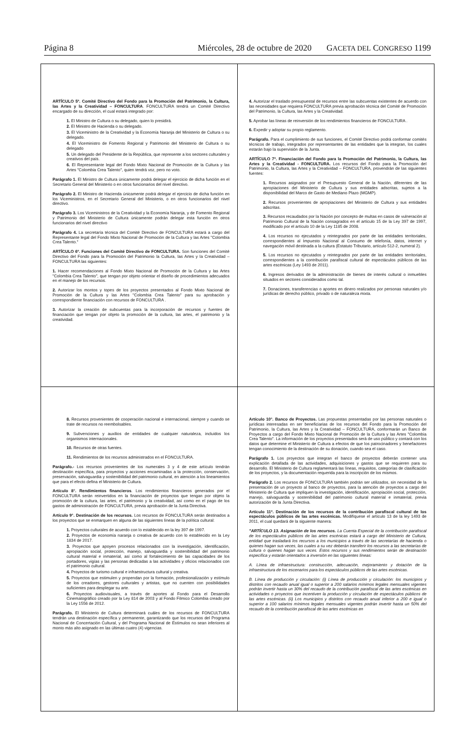Página 8 Miércoles, 28 de octubre de 2020 GACETA DEL CONGRESO 1199
ARTÍCULO 5º. Comité Directivo del Fondo para la Promoción del Patrimonio, la Cultura, las Artes y la Creatividad – FONCULTURA. FONCULTURA tendrá un Comité Directivo encargado de su dirección, el cual estará integrado por:
1. El Ministro de Cultura o su delegado, quien lo presidirá.
2. El Ministro de Hacienda o su delegado.
3. El Viceministro de la Creatividad y la Economía Naranja del Ministerio de Cultura o su delegado.
4. El Viceministro de Fomento Regional y Patrimonio del Ministerio de Cultura o su delegado
5. Un delegado del Presidente de la República, que represente a los sectores culturales y creativos del país.
6. El Representante legal del Fondo Mixto Nacional de Promoción de la Cultura y las Artes "Colombia Crea Talento", quien tendrá voz, pero no voto.
Parágrafo 1. El Ministro de Cultura únicamente podrá delegar el ejercicio de dicha función en el Secretario General del Ministerio o en otros funcionarios del nivel directivo.
Parágrafo 2. El Ministro de Hacienda únicamente podrá delegar el ejercicio de dicha función en los Viceministros, en el Secretario General del Ministerio, o en otros funcionarios del nivel directivo.
Parágrafo 3. Los Viceministros de la Creatividad y la Economía Naranja, y de Fomento Regional y Patrimonio del Ministerio de Cultura únicamente podrán delegar esta función en otros funcionarios del nivel directivo
Parágrafo 4. La secretaría técnica del Comité Directivo de FONCULTURA estará a cargo del Representante legal del Fondo Mixto Nacional de Promoción de la Cultura y las Artes "Colombia Crea Talento."
ARTÍCULO 6º. Funciones del Comité Directivo de FONCULTURA. Son funciones del Comité Directivo del Fondo para la Promoción del Patrimonio la Cultura, las Artes y la Creatividad – FONCULTURA las siguientes:
1. Hacer recomendaciones al Fondo Mixto Nacional de Promoción de la Cultura y las Artes "Colombia Crea Talento", que tengan por objeto orientar el diseño de procedimientos adecuados en el manejo de los recursos.
2. Autorizar los montos y topes de los proyectos presentados al Fondo Mixto Nacional de Promoción de la Cultura y las Artes "Colombia Crea Talento" para su aprobación y correspondiente financiación con recursos de FONCULTURA .
3. Autorizar la creación de subcuentas para la incorporación de recursos y fuentes de financiación que tengan por objeto la promoción de la cultura, las artes, el patrimonio y la creatividad.
4. Autorizar el traslado presupuestal de recursos entre las subcuentas existentes de acuerdo con las necesidades que requiera FONCULTURA previa aprobación técnica del Comité de Promoción del Patrimonio, la Cultura, las Artes y la Creatividad.
5. Aprobar las líneas de reinversión de los rendimientos financieros de FONCULTURA .
6. Expedir y adoptar su propio reglamento.
Parágrafo. Para el cumplimiento de sus funciones, el Comité Directivo podrá conformar comités técnicos de trabajo, integrados por representantes de las entidades que la integran, los cuales estarán bajo la supervisión de la Junta.
ARTÍCULO 7º. Financiación del Fondo para la Promoción del Patrimonio, la Cultura, las Artes y la Creatividad - FONCULTURA. Los recursos del Fondo para la Promoción del Patrimonio, la Cultura, las Artes y la Creatividad – FONCULTURA, provendrán de las siguientes fuentes:
1. Recursos asignados por el Presupuesto General de la Nación, diferentes de las apropiaciones del Ministerio de Cultura y sus entidades adscritas, sujetos a la disponibilidad del Marco de Gasto de Mediano Plazo (MGMP).
2. Recursos provenientes de apropiaciones del Ministerio de Cultura y sus entidades adscritas.
3. Recursos recaudados por la Nación por concepto de multas en casos de vulneración al Patrimonio Cultural de la Nación consagrados en el artículo 15 de la Ley 397 de 1997, modificado por el artículo 10 de la Ley 1185 de 2008.
4. Los recursos no ejecutados y reintegrados por parte de las entidades territoriales, correspondientes al Impuesto Nacional al Consumo de telefonía, datos, internet y navegación móvil destinada a la cultura (Estatuto Tributario, artículo 512-2, numeral 2).
5. Los recursos no ejecutados y reintegrados por parte de las entidades territoriales, correspondientes a la contribución parafiscal cultural de espectáculos públicos de las artes escénicas (Ley 1493 de 2011).
6. Ingresos derivados de la administración de bienes de interés cultural o inmuebles situados en sectores considerados como tal.
7. Donaciones, transferencias o aportes en dinero realizados por personas naturales y/o jurídicas de derecho público, privado o de naturaleza mixta.
8. Recursos provenientes de cooperación nacional e internacional, siempre y cuando se trate de recursos no reembolsables.
9. Subvenciones y auxilios de entidades de cualquier naturaleza, incluidos los organismos internacionales.
10. Recursos de otras fuentes.
11. Rendimientos de los recursos administrados en el FONCULTURA.
Parágrafo.- Los recursos provenientes de los numerales 3 y 4 de este artículo tendrán destinación específica, para proyectos y acciones encaminadas a la protección, conservación, preservación, salvaguardia y sostenibilidad del patrimonio cultural, en atención a los lineamientos que para el efecto defina el Ministerio de Cultura.
Artículo 8°. Rendimientos financieros. Los rendimientos financieros generados por el FONCULTURA serán reinvertidos en la financiación de proyectos que tengan por objeto la promoción de la cultura, las artes, el patrimonio y la creatividad, así como en el pago de los gastos de administración de FONCULTURA, previa aprobación de la Junta Directiva.
Artículo 9°. Destinación de los recursos. Los recursos de FONCULTURA serán destinados a los proyectos que se enmarquen en alguna de las siguientes líneas de la política cultural:
1. Proyectos culturales de acuerdo con lo establecido en la ley 397 de 1997.
2. Proyectos de economía naranja o creativa de acuerdo con lo establecido en la Ley 1834 de 2017.
3. Proyectos que apoyen procesos relacionados con la investigación, identificación, apropiación social, protección, manejo, salvaguardia y sostenibilidad del patrimonio cultural material e inmaterial, así como al fortalecimiento de las capacidades de los portadores, vigías y las personas dedicadas a las actividades y oficios relacionados con el patrimonio cultural.
4. Proyectos de turismo cultural e infraestructura cultural y creativa.
5. Proyectos que estimulen y propendan por la formación, profesionalización y estímulo de los creadores, gestores culturales y artistas, que no cuenten con posibilidades suficientes para desplegar su arte.
6. Proyectos audiovisuales, a través de aportes al Fondo para el Desarrollo Cinematográfico creado por la Ley 814 de 2003 y al Fondo Fílmico Colombia creado por la Ley 1556 de 2012.
Parágrafo. El Ministerio de Cultura determinará cuáles de los recursos de FONCULTURA tendrán una destinación específica y permanente, garantizando que los recursos del Programa Nacional de Concertación Cultural, y del Programa Nacional de Estímulos no sean inferiores al monto más alto asignado en las últimas cuatro (4) vigencias.
Artículo 10°. Banco de Proyectos. Las propuestas presentadas por las personas naturales o jurídicas interesadas en ser beneficiarias de los recursos del Fondo para la Promoción del Patrimonio, la Cultura, las Artes y la Creatividad – FONCULTURA, conformarán un Banco de Proyectos a cargo del Fondo Mixto Nacional de Promoción de la Cultura y las Artes "Colombia Crea Talento". La información de los proyectos presentados será de uso público y contará con los datos que determine el Ministerio de Cultura a efectos de que los patrocinadores y benefactores tengan conocimiento de la destinación de su donación, cuando sea el caso.
Parágrafo 1. Los proyectos que integran el banco de proyectos deberán contener una explicación detallada de las actividades, adquisiciones y gastos que se requieren para su desarrollo. El Ministerio de Cultura reglamentará las líneas, requisitos, categorías de clasificación de los proyectos, y la documentación requerida para la inscripción de los mismos.
Parágrafo 2. Los recursos de FONCULTURA también podrán ser utilizados, sin necesidad de la presentación de un proyecto al banco de proyectos, para la atención de proyectos a cargo del Ministerio de Cultura que impliquen la investigación, identificación, apropiación social, protección, manejo, salvaguardia y sostenibilidad del patrimonio cultural material e inmaterial, previa autorización de la Junta Directiva.
Artículo 11º. Destinación de los recursos de la contribución parafiscal cultural de los espectáculos públicos de las artes escénicas. Modifíquese el artículo 13 de la ley 1493 de 2011, el cual quedará de la siguiente manera:
"ARTÍCULO 13. Asignación de los recursos. La Cuenta Especial de la contribución parafiscal de los espectáculos públicos de las artes escénicas estará a cargo del Ministerio de Cultura, entidad que trasladará los recursos a los municipios a través de las secretarías de hacienda o quienes hagan sus veces, las cuales a su vez deberán transferir los recursos a las secretarías de cultura o quienes hagan sus veces. Estos recursos y sus rendimientos serán de destinación específica y estarán orientados a inversión en las siguientes líneas:
A. Línea de infraestructura: construcción, adecuación, mejoramiento y dotación de la infraestructura de los escenarios para los espectáculos públicos de las artes escénicas.
B. Línea de producción y circulación: (i) Línea de producción y circulación: los municipios y distritos con recaudo anual igual o superior a 200 salarios mínimos legales mensuales vigentes podrán invertir hasta un 30% del recaudo de la contribución parafiscal de las artes escénicas en actividades o proyectos que incentiven la producción y circulación de espectáculos públicos de las artes escénicas. (ii) Los municipios y distritos con recaudo anual inferior a 200 e igual o superior a 100 salarios mínimos legales mensuales vigentes podrán invertir hasta un 50% del recaudo de la contribución parafiscal de las artes escénicas en